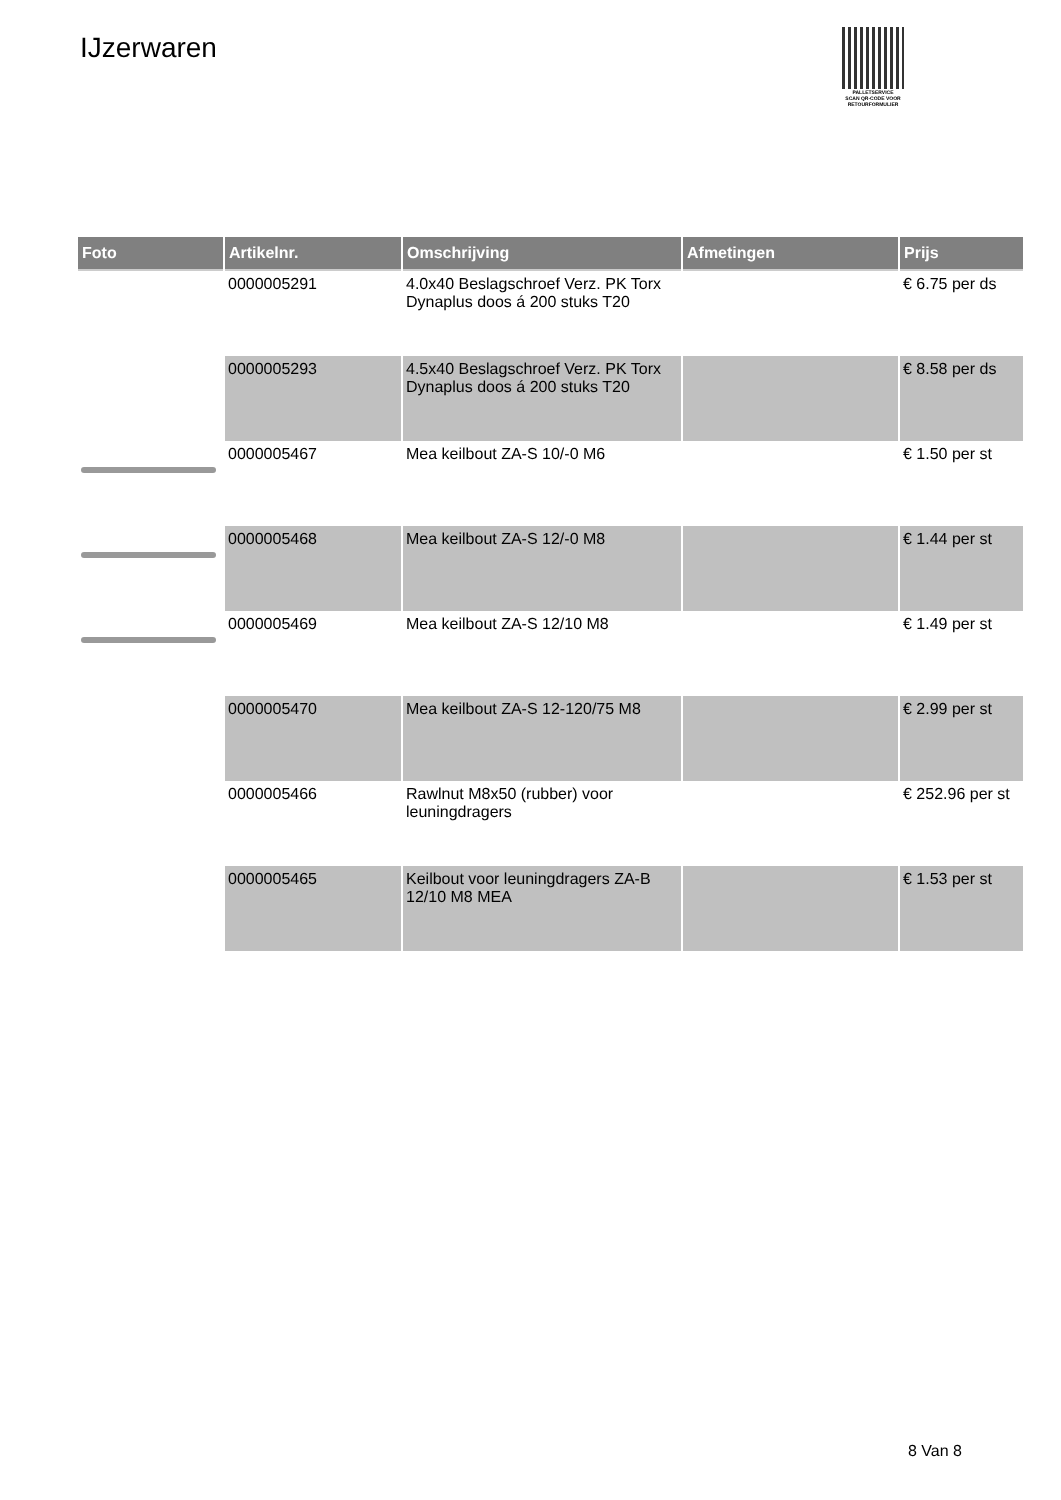IJzerwaren
PALLETSERVICE
SCAN QR-CODE VOOR RETOURFORMULIER
| Foto | Artikelnr. | Omschrijving | Afmetingen | Prijs |
| --- | --- | --- | --- | --- |
| | 0000005291 | 4.0x40 Beslagschroef Verz. PK Torx Dynaplus doos á 200 stuks T20 | | € 6.75 per ds |
| | 0000005293 | 4.5x40 Beslagschroef Verz. PK Torx Dynaplus doos á 200 stuks T20 | | € 8.58 per ds |
| | 0000005467 | Mea keilbout ZA-S 10/-0 M6 | | € 1.50 per st |
| | 0000005468 | Mea keilbout ZA-S 12/-0 M8 | | € 1.44 per st |
| | 0000005469 | Mea keilbout ZA-S 12/10 M8 | | € 1.49 per st |
| | 0000005470 | Mea keilbout ZA-S 12-120/75 M8 | | € 2.99 per st |
| | 0000005466 | Rawlnut M8x50 (rubber) voor leuningdragers | | € 252.96 per st |
| | 0000005465 | Keilbout voor leuningdragers ZA-B 12/10 M8 MEA | | € 1.53 per st |
8 Van 8